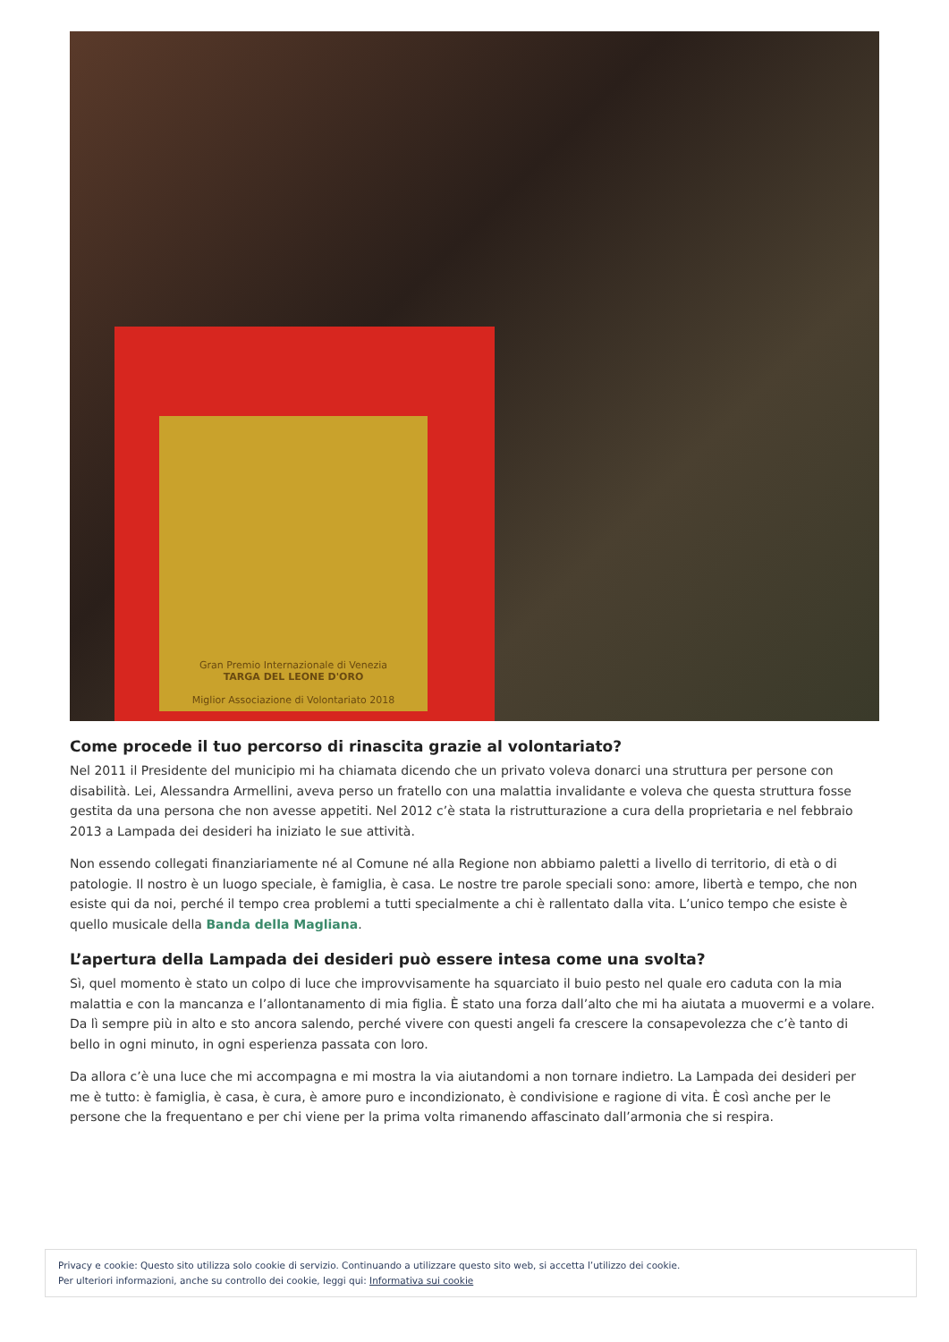Gran Premio Internazionale di Venezia
TARGA DEL LEONE D'ORO
Miglior Associazione di Volontariato 2018
Come procede il tuo percorso di rinascita grazie al volontariato?
Nel 2011 il Presidente del municipio mi ha chiamata dicendo che un privato voleva donarci una struttura per persone con disabilità. Lei, Alessandra Armellini, aveva perso un fratello con una malattia invalidante e voleva che questa struttura fosse gestita da una persona che non avesse appetiti. Nel 2012 c’è stata la ristrutturazione a cura della proprietaria e nel febbraio 2013 a Lampada dei desideri ha iniziato le sue attività.
Non essendo collegati finanziariamente né al Comune né alla Regione non abbiamo paletti a livello di territorio, di età o di patologie. Il nostro è un luogo speciale, è famiglia, è casa. Le nostre tre parole speciali sono: amore, libertà e tempo, che non esiste qui da noi, perché il tempo crea problemi a tutti specialmente a chi è rallentato dalla vita. L’unico tempo che esiste è quello musicale della Banda della Magliana.
L’apertura della Lampada dei desideri può essere intesa come una svolta?
Sì, quel momento è stato un colpo di luce che improvvisamente ha squarciato il buio pesto nel quale ero caduta con la mia malattia e con la mancanza e l’allontanamento di mia figlia. È stato una forza dall’alto che mi ha aiutata a muovermi e a volare. Da lì sempre più in alto e sto ancora salendo, perché vivere con questi angeli fa crescere la consapevolezza che c’è tanto di bello in ogni minuto, in ogni esperienza passata con loro.
Da allora c’è una luce che mi accompagna e mi mostra la via aiutandomi a non tornare indietro. La Lampada dei desideri per me è tutto: è famiglia, è casa, è cura, è amore puro e incondizionato, è condivisione e ragione di vita. È così anche per le persone che la frequentano e per chi viene per la prima volta rimanendo affascinato dall’armonia che si respira.
Privacy e cookie: Questo sito utilizza solo cookie di servizio. Continuando a utilizzare questo sito web, si accetta l’utilizzo dei cookie.
Per ulteriori informazioni, anche su controllo dei cookie, leggi qui: Informativa sui cookie